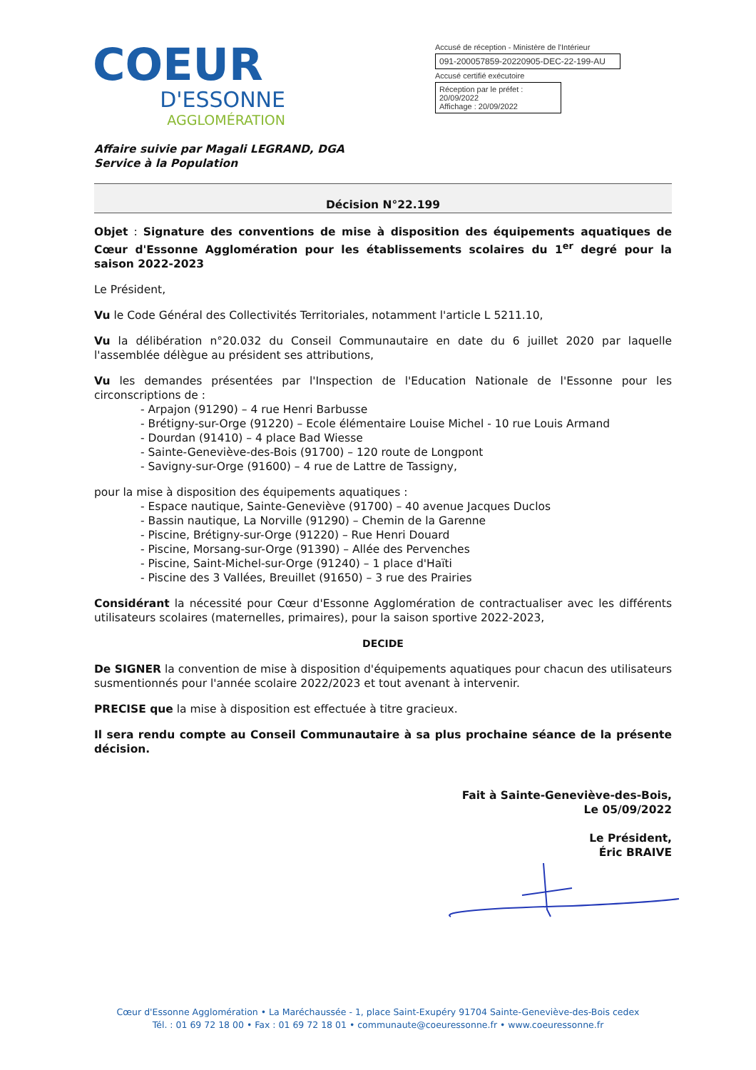COEUR
D'ESSONNE
AGGLOMÉRATION
Accusé de réception - Ministère de l'Intérieur
091-200057859-20220905-DEC-22-199-AU
Accusé certifié exécutoire
Réception par le préfet : 20/09/2022
Affichage : 20/09/2022
Affaire suivie par Magali LEGRAND, DGA
Service à la Population
Décision N°22.199
Objet : Signature des conventions de mise à disposition des équipements aquatiques de Cœur d'Essonne Agglomération pour les établissements scolaires du 1<sup>er</sup> degré pour la saison 2022-2023
Le Président,
Vu le Code Général des Collectivités Territoriales, notamment l'article L 5211.10,
Vu la délibération n°20.032 du Conseil Communautaire en date du 6 juillet 2020 par laquelle l'assemblée délègue au président ses attributions,
Vu les demandes présentées par l'Inspection de l'Education Nationale de l'Essonne pour les circonscriptions de :
- Arpajon (91290) – 4 rue Henri Barbusse
- Brétigny-sur-Orge (91220) – Ecole élémentaire Louise Michel - 10 rue Louis Armand
- Dourdan (91410) – 4 place Bad Wiesse
- Sainte-Geneviève-des-Bois (91700) – 120 route de Longpont
- Savigny-sur-Orge (91600) – 4 rue de Lattre de Tassigny,
pour la mise à disposition des équipements aquatiques :
- Espace nautique, Sainte-Geneviève (91700) – 40 avenue Jacques Duclos
- Bassin nautique, La Norville (91290) – Chemin de la Garenne
- Piscine, Brétigny-sur-Orge (91220) – Rue Henri Douard
- Piscine, Morsang-sur-Orge (91390) – Allée des Pervenches
- Piscine, Saint-Michel-sur-Orge (91240) – 1 place d'Haïti
- Piscine des 3 Vallées, Breuillet (91650) – 3 rue des Prairies
Considérant la nécessité pour Cœur d'Essonne Agglomération de contractualiser avec les différents utilisateurs scolaires (maternelles, primaires), pour la saison sportive 2022-2023,
DECIDE
De SIGNER la convention de mise à disposition d'équipements aquatiques pour chacun des utilisateurs susmentionnés pour l'année scolaire 2022/2023 et tout avenant à intervenir.
PRECISE que la mise à disposition est effectuée à titre gracieux.
Il sera rendu compte au Conseil Communautaire à sa plus prochaine séance de la présente décision.
Fait à Sainte-Geneviève-des-Bois,
Le 05/09/2022
Le Président,
Éric BRAIVE
Cœur d'Essonne Agglomération • La Maréchaussée - 1, place Saint-Exupéry 91704 Sainte-Geneviève-des-Bois cedex
Tél. : 01 69 72 18 00 • Fax : 01 69 72 18 01 • communaute@coeuressonne.fr • www.coeuressonne.fr